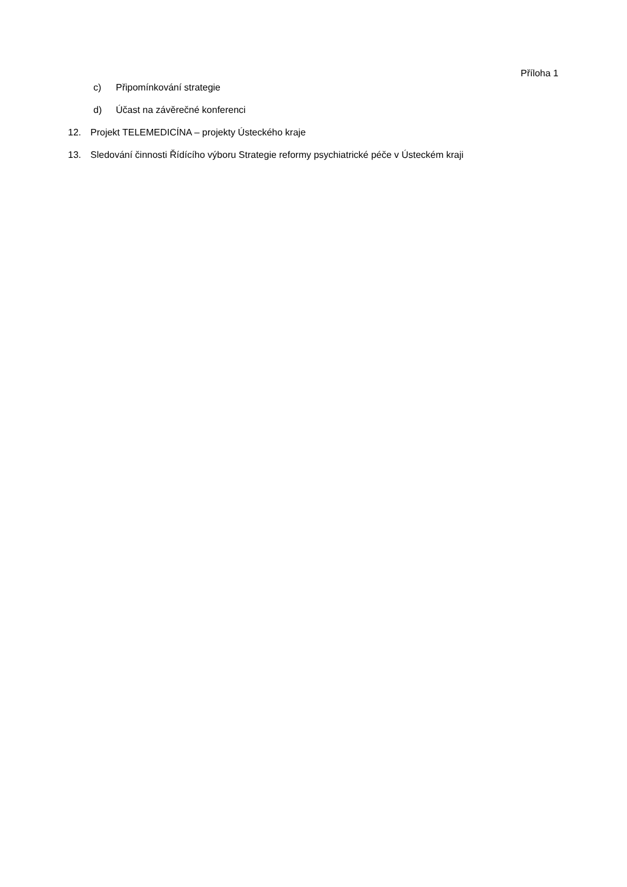Příloha 1
c) Připomínkování strategie
d) Účast na závěrečné konferenci
12. Projekt TELEMEDICÍNA – projekty Ústeckého kraje
13. Sledování činnosti Řídícího výboru Strategie reformy psychiatrické péče v Ústeckém kraji